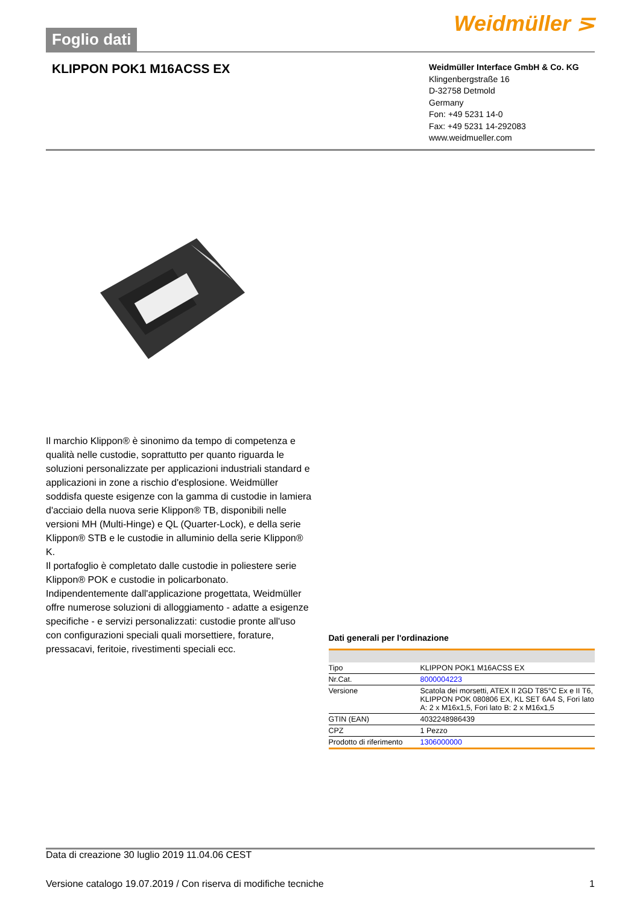Foglio dati
Weidmüller ⋝
KLIPPON POK1 M16ACSS EX
Weidmüller Interface GmbH & Co. KG
Klingenbergstraße 16
D-32758 Detmold
Germany
Fon: +49 5231 14-0
Fax: +49 5231 14-292083
www.weidmueller.com
Il marchio Klippon® è sinonimo da tempo di competenza e qualità nelle custodie, soprattutto per quanto riguarda le soluzioni personalizzate per applicazioni industriali standard e applicazioni in zone a rischio d'esplosione. Weidmüller soddisfa queste esigenze con la gamma di custodie in lamiera d'acciaio della nuova serie Klippon® TB, disponibili nelle versioni MH (Multi-Hinge) e QL (Quarter-Lock), e della serie Klippon® STB e le custodie in alluminio della serie Klippon® K.
Il portafoglio è completato dalle custodie in poliestere serie Klippon® POK e custodie in policarbonato. Indipendentemente dall'applicazione progettata, Weidmüller offre numerose soluzioni di alloggiamento - adatte a esigenze specifiche - e servizi personalizzati: custodie pronte all'uso con configurazioni speciali quali morsettiere, forature, pressacavi, feritoie, rivestimenti speciali ecc.
Dati generali per l'ordinazione
| Tipo | KLIPPON POK1 M16ACSS EX |
| Nr.Cat. | 8000004223 |
| Versione | Scatola dei morsetti, ATEX II 2GD T85°C Ex e II T6, KLIPPON POK 080806 EX, KL SET 6A4 S, Fori lato A: 2 x M16x1,5, Fori lato B: 2 x M16x1,5 |
| GTIN (EAN) | 4032248986439 |
| CPZ | 1 Pezzo |
| Prodotto di riferimento | 1306000000 |
Data di creazione 30 luglio 2019 11.04.06 CEST
Versione catalogo 19.07.2019 / Con riserva di modifiche tecniche 1